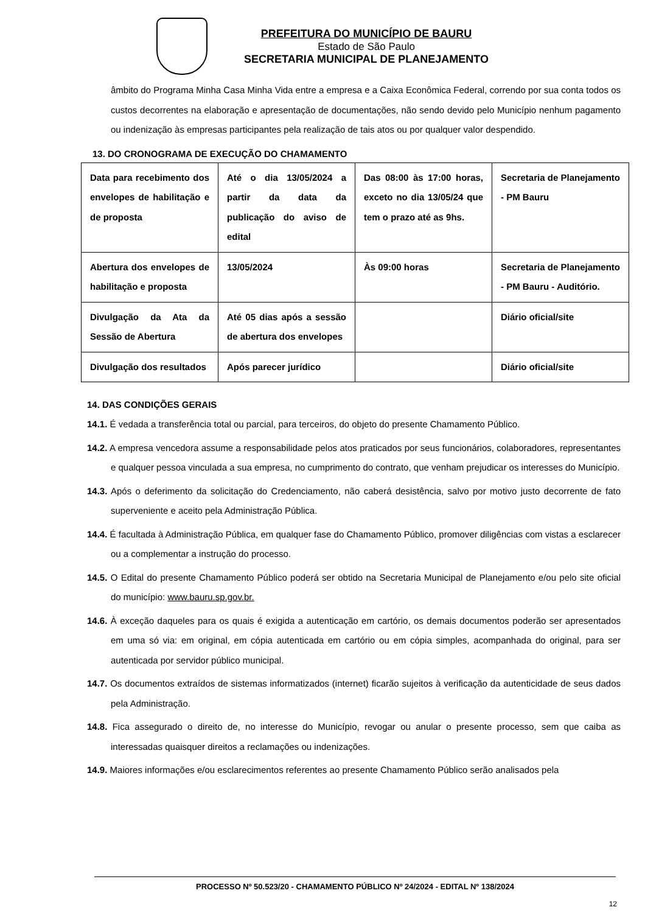PREFEITURA DO MUNICÍPIO DE BAURU
Estado de São Paulo
SECRETARIA MUNICIPAL DE PLANEJAMENTO
âmbito do Programa Minha Casa Minha Vida entre a empresa e a Caixa Econômica Federal, correndo por sua conta todos os custos decorrentes na elaboração e apresentação de documentações, não sendo devido pelo Município nenhum pagamento ou indenização às empresas participantes pela realização de tais atos ou por qualquer valor despendido.
13. DO CRONOGRAMA DE EXECUÇÃO DO CHAMAMENTO
| Data para recebimento dos envelopes de habilitação e de proposta | Até o dia 13/05/2024 a partir da data da publicação do aviso de edital | Das 08:00 às 17:00 horas, exceto no dia 13/05/24 que tem o prazo até as 9hs. | Secretaria de Planejamento - PM Bauru |
| Abertura dos envelopes de habilitação e proposta | 13/05/2024 | Às 09:00 horas | Secretaria de Planejamento - PM Bauru - Auditório. |
| Divulgação da Ata da Sessão de Abertura | Até 05 dias após a sessão de abertura dos envelopes | | Diário oficial/site |
| Divulgação dos resultados | Após parecer jurídico | | Diário oficial/site |
14. DAS CONDIÇÕES GERAIS
14.1. É vedada a transferência total ou parcial, para terceiros, do objeto do presente Chamamento Público.
14.2. A empresa vencedora assume a responsabilidade pelos atos praticados por seus funcionários, colaboradores, representantes e qualquer pessoa vinculada a sua empresa, no cumprimento do contrato, que venham prejudicar os interesses do Município.
14.3. Após o deferimento da solicitação do Credenciamento, não caberá desistência, salvo por motivo justo decorrente de fato superveniente e aceito pela Administração Pública.
14.4. É facultada à Administração Pública, em qualquer fase do Chamamento Público, promover diligências com vistas a esclarecer ou a complementar a instrução do processo.
14.5. O Edital do presente Chamamento Público poderá ser obtido na Secretaria Municipal de Planejamento e/ou pelo site oficial do município: www.bauru.sp.gov.br.
14.6. À exceção daqueles para os quais é exigida a autenticação em cartório, os demais documentos poderão ser apresentados em uma só via: em original, em cópia autenticada em cartório ou em cópia simples, acompanhada do original, para ser autenticada por servidor público municipal.
14.7. Os documentos extraídos de sistemas informatizados (internet) ficarão sujeitos à verificação da autenticidade de seus dados pela Administração.
14.8. Fica assegurado o direito de, no interesse do Município, revogar ou anular o presente processo, sem que caiba as interessadas quaisquer direitos a reclamações ou indenizações.
14.9. Maiores informações e/ou esclarecimentos referentes ao presente Chamamento Público serão analisados pela
PROCESSO Nº 50.523/20 - CHAMAMENTO PÚBLICO Nº 24/2024 - EDITAL Nº 138/2024
12